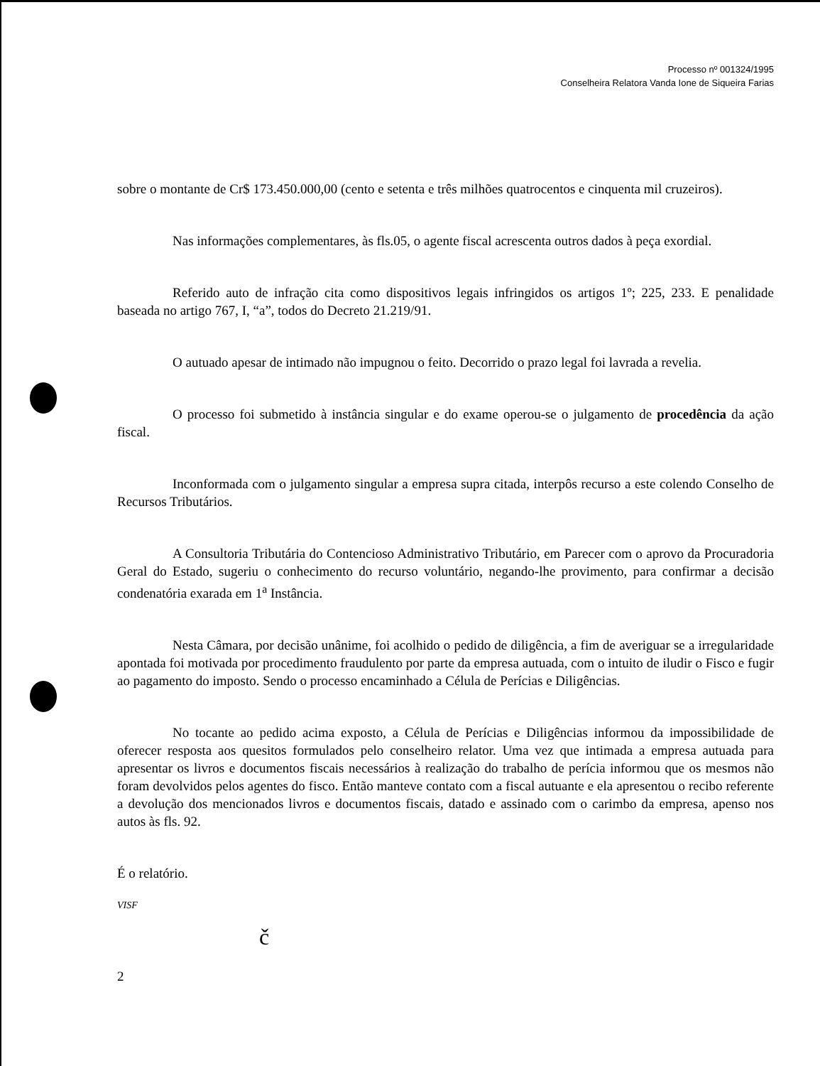Processo nº 001324/1995
Conselheira Relatora Vanda Ione de Siqueira Farias
sobre o montante de Cr$ 173.450.000,00 (cento e setenta e três milhões quatrocentos e cinquenta mil cruzeiros).
Nas informações complementares, às fls.05, o agente fiscal acrescenta outros dados à peça exordial.
Referido auto de infração cita como dispositivos legais infringidos os artigos 1º; 225, 233. E penalidade baseada no artigo 767, I, “a”, todos do Decreto 21.219/91.
O autuado apesar de intimado não impugnou o feito. Decorrido o prazo legal foi lavrada a revelia.
O processo foi submetido à instância singular e do exame operou-se o julgamento de procedência da ação fiscal.
Inconformada com o julgamento singular a empresa supra citada, interpôs recurso a este colendo Conselho de Recursos Tributários.
A Consultoria Tributária do Contencioso Administrativo Tributário, em Parecer com o aprovo da Procuradoria Geral do Estado, sugeriu o conhecimento do recurso voluntário, negando-lhe provimento, para confirmar a decisão condenatória exarada em 1<sup>a</sup> Instância.
Nesta Câmara, por decisão unânime, foi acolhido o pedido de diligência, a fim de averiguar se a irregularidade apontada foi motivada por procedimento fraudulento por parte da empresa autuada, com o intuito de iludir o Fisco e fugir ao pagamento do imposto. Sendo o processo encaminhado a Célula de Perícias e Diligências.
No tocante ao pedido acima exposto, a Célula de Perícias e Diligências informou da impossibilidade de oferecer resposta aos quesitos formulados pelo conselheiro relator. Uma vez que intimada a empresa autuada para apresentar os livros e documentos fiscais necessários à realização do trabalho de perícia informou que os mesmos não foram devolvidos pelos agentes do fisco. Então manteve contato com a fiscal autuante e ela apresentou o recibo referente a devolução dos mencionados livros e documentos fiscais, datado e assinado com o carimbo da empresa, apenso nos autos às fls. 92.
É o relatório.
VISF
č
2